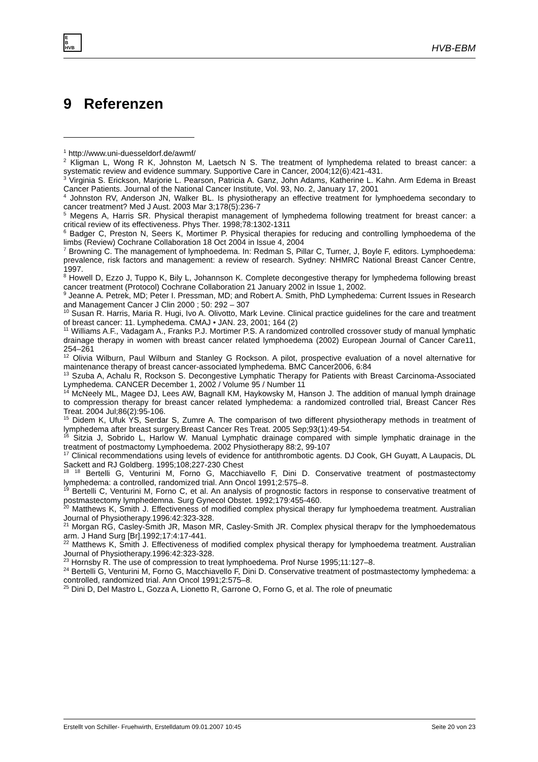E
B
HVB
HVB-EBM
9 Referenzen
<sup>1</sup> http://www.uni-duesseldorf.de/awmf/
<sup>2</sup> Kligman L, Wong R K, Johnston M, Laetsch N S. The treatment of lymphedema related to breast cancer: a systematic review and evidence summary. Supportive Care in Cancer, 2004;12(6):421-431.
<sup>3</sup> Virginia S. Erickson, Marjorie L. Pearson, Patricia A. Ganz, John Adams, Katherine L. Kahn. Arm Edema in Breast Cancer Patients. Journal of the National Cancer Institute, Vol. 93, No. 2, January 17, 2001
<sup>4</sup> Johnston RV, Anderson JN, Walker BL. Is physiotherapy an effective treatment for lymphoedema secondary to cancer treatment? Med J Aust. 2003 Mar 3;178(5):236-7
<sup>5</sup> Megens A, Harris SR. Physical therapist management of lymphedema following treatment for breast cancer: a critical review of its effectiveness. Phys Ther. 1998;78:1302-1311
<sup>6</sup> Badger C, Preston N, Seers K, Mortimer P. Physical therapies for reducing and controlling lymphoedema of the limbs (Review) Cochrane Collaboration 18 Oct 2004 in Issue 4, 2004
<sup>7</sup> Browning C. The management of lymphoedema. In: Redman S, Pillar C, Turner, J, Boyle F, editors. Lymphoedema: prevalence, risk factors and management: a review of research. Sydney: NHMRC National Breast Cancer Centre, 1997.
<sup>8</sup> Howell D, Ezzo J, Tuppo K, Bily L, Johannson K. Complete decongestive therapy for lymphedema following breast cancer treatment (Protocol) Cochrane Collaboration 21 January 2002 in Issue 1, 2002.
<sup>9</sup> Jeanne A. Petrek, MD; Peter I. Pressman, MD; and Robert A. Smith, PhD Lymphedema: Current Issues in Research and Management Cancer J Clin 2000 ; 50: 292 – 307
<sup>10</sup> Susan R. Harris, Maria R. Hugi, Ivo A. Olivotto, Mark Levine. Clinical practice guidelines for the care and treatment of breast cancer: 11. Lymphedema. CMAJ • JAN. 23, 2001; 164 (2)
<sup>11</sup> Williams A.F., Vadagam A., Franks P.J. Mortimer P.S. A randomized controlled crossover study of manual lymphatic drainage therapy in women with breast cancer related lymphoedema (2002) European Journal of Cancer Care11, 254–261
<sup>12</sup> Olivia Wilburn, Paul Wilburn and Stanley G Rockson. A pilot, prospective evaluation of a novel alternative for maintenance therapy of breast cancer-associated lymphedema. BMC Cancer2006, 6:84
<sup>13</sup> Szuba A, Achalu R, Rockson S. Decongestive Lymphatic Therapy for Patients with Breast Carcinoma-Associated Lymphedema. CANCER December 1, 2002 / Volume 95 / Number 11
<sup>14</sup> McNeely ML, Magee DJ, Lees AW, Bagnall KM, Haykowsky M, Hanson J. The addition of manual lymph drainage to compression therapy for breast cancer related lymphedema: a randomized controlled trial, Breast Cancer Res Treat. 2004 Jul;86(2):95-106.
<sup>15</sup> Didem K, Ufuk YS, Serdar S, Zumre A. The comparison of two different physiotherapy methods in treatment of lymphedema after breast surgery.Breast Cancer Res Treat. 2005 Sep;93(1):49-54.
<sup>16</sup> Sitzia J, Sobrido L, Harlow W. Manual Lymphatic drainage compared with simple lymphatic drainage in the treatment of postmactomy Lymphoedema. 2002 Physiotherapy 88:2, 99-107
<sup>17</sup> Clinical recommendations using levels of evidence for antithrombotic agents. DJ Cook, GH Guyatt, A Laupacis, DL Sackett and RJ Goldberg. 1995;108;227-230 Chest
<sup>18</sup> <sup>18</sup> Bertelli G, Venturini M, Forno G, Macchiavello F, Dini D. Conservative treatment of postmastectomy lymphedema: a controlled, randomized trial. Ann Oncol 1991;2:575–8.
<sup>19</sup> Bertelli C, Venturini M, Forno C, et al. An analysis of prognostic factors in response to conservative treatment of postmastectomy lymphedemna. Surg Gynecol Obstet. 1992;179:455-460.
<sup>20</sup> Matthews K, Smith J. Effectiveness of modified complex physical therapy fur lymphoedema treatment. Australian Journal of Physiotherapy.1996:42:323-328.
<sup>21</sup> Morgan RG, Casley-Smith JR, Mason MR, Casley-Smith JR. Complex physical therapv for the lymphoedematous arm. J Hand Surg [Br].1992;17:4:17-441.
<sup>22</sup> Matthews K, Smith J. Effectiveness of modified complex physical therapy for lymphoedema treatment. Australian Journal of Physiotherapy.1996:42:323-328.
<sup>23</sup> Hornsby R. The use of compression to treat lymphoedema. Prof Nurse 1995;11:127–8.
<sup>24</sup> Bertelli G, Venturini M, Forno G, Macchiavello F, Dini D. Conservative treatment of postmastectomy lymphedema: a controlled, randomized trial. Ann Oncol 1991;2:575–8.
<sup>25</sup> Dini D, Del Mastro L, Gozza A, Lionetto R, Garrone O, Forno G, et al. The role of pneumatic
Erstellt von Schiller- Fruehwirth, Erstelldatum 09.01.2007 10:45 Seite 20 von 23